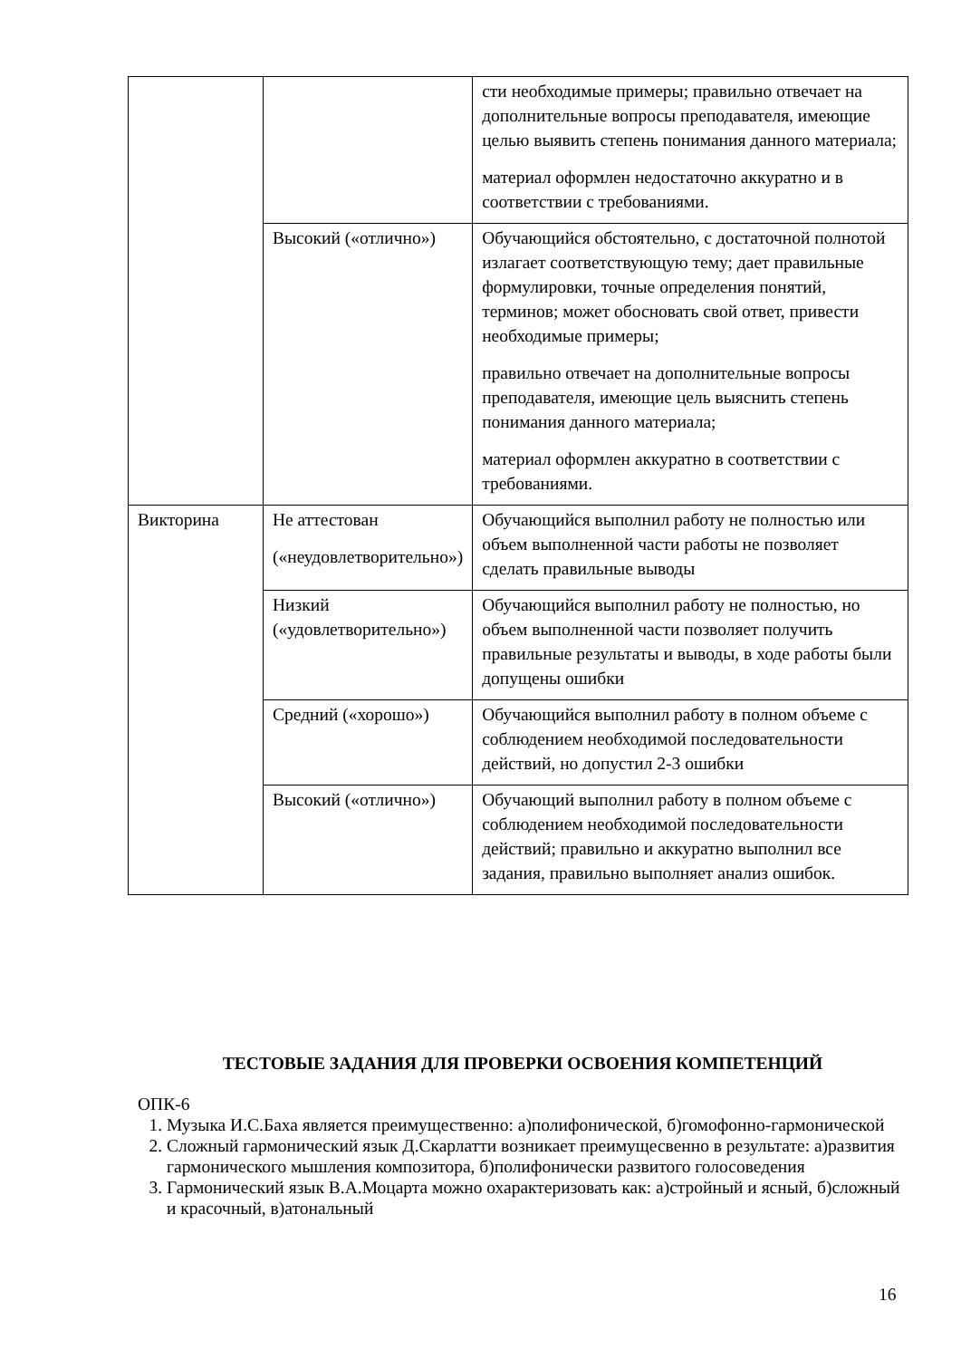| | | сти необходимые примеры; правильно отвечает на дополнительные вопросы преподавателя, имеющие целью выявить степень понимания данного материала; материал оформлен недостаточно аккуратно и в соответствии с требованиями. |
| | Высокий («отлично») | Обучающийся обстоятельно, с достаточной полнотой излагает соответствующую тему; дает правильные формулировки, точные определения понятий, терминов; может обосновать свой ответ, привести необходимые примеры; правильно отвечает на дополнительные вопросы преподавателя, имеющие цель выяснить степень понимания данного материала; материал оформлен аккуратно в соответствии с требованиями. |
| Викторина | Не аттестован («неудовлетворительно») | Обучающийся выполнил работу не полностью или объем выполненной части работы не позволяет сделать правильные выводы |
| | Низкий («удовлетворительно») | Обучающийся выполнил работу не полностью, но объем выполненной части позволяет получить правильные результаты и выводы, в ходе работы были допущены ошибки |
| | Средний («хорошо») | Обучающийся выполнил работу в полном объеме с соблюдением необходимой последовательности действий, но допустил 2-3 ошибки |
| | Высокий («отлично») | Обучающий выполнил работу в полном объеме с соблюдением необходимой последовательности действий; правильно и аккуратно выполнил все задания, правильно выполняет анализ ошибок. |
ТЕСТОВЫЕ ЗАДАНИЯ ДЛЯ ПРОВЕРКИ ОСВОЕНИЯ КОМПЕТЕНЦИЙ
ОПК-6
1. Музыка И.С.Баха является преимущественно: а)полифонической, б)гомофонно-гармонической
2. Сложный гармонический язык Д.Скарлатти возникает преимущесвенно в результате: а)развития гармонического мышления композитора, б)полифонически развитого голосоведения
3. Гармонический язык В.А.Моцарта можно охарактеризовать как: а)стройный и ясный, б)сложный и красочный, в)атональный
16